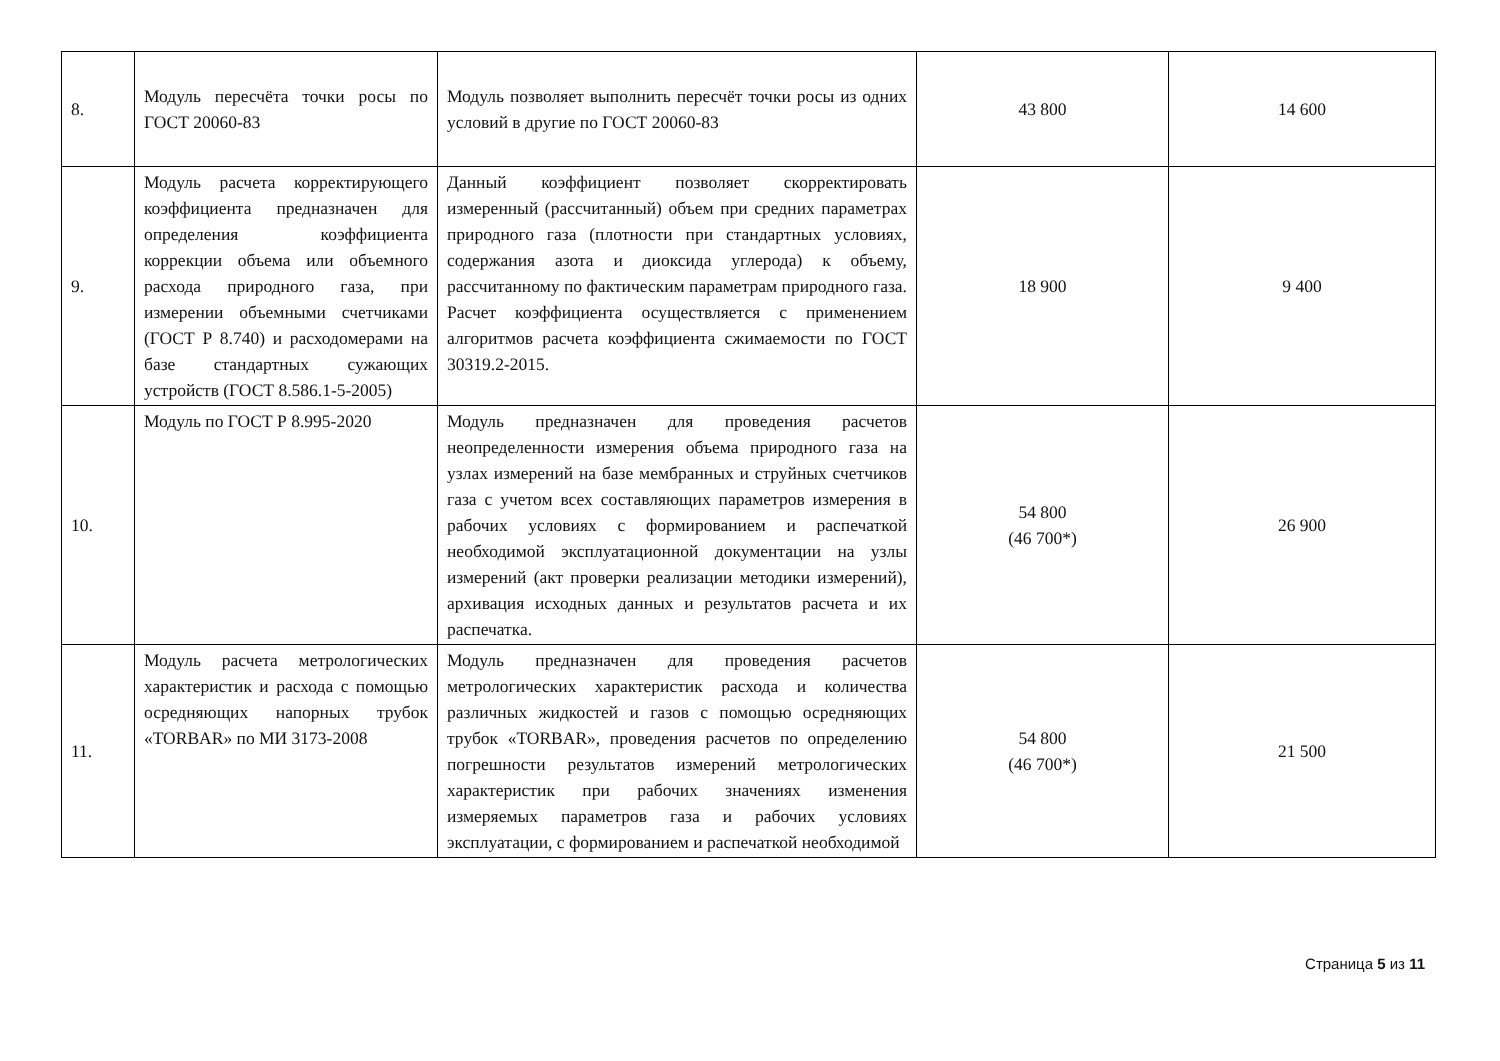| 8. | Модуль пересчёта точки росы по ГОСТ 20060-83 | Модуль позволяет выполнить пересчёт точки росы из одних условий в другие по ГОСТ 20060-83 | 43 800 | 14 600 |
| 9. | Модуль расчета корректирующего коэффициента предназначен для определения коэффициента коррекции объема или объемного расхода природного газа, при измерении объемными счетчиками (ГОСТ Р 8.740) и расходомерами на базе стандартных сужающих устройств (ГОСТ 8.586.1-5-2005) | Данный коэффициент позволяет скорректировать измеренный (рассчитанный) объем при средних параметрах природного газа (плотности при стандартных условиях, содержания азота и диоксида углерода) к объему, рассчитанному по фактическим параметрам природного газа. Расчет коэффициента осуществляется с применением алгоритмов расчета коэффициента сжимаемости по ГОСТ 30319.2-2015. | 18 900 | 9 400 |
| 10. | Модуль по ГОСТ Р 8.995-2020 | Модуль предназначен для проведения расчетов неопределенности измерения объема природного газа на узлах измерений на базе мембранных и струйных счетчиков газа с учетом всех составляющих параметров измерения в рабочих условиях с формированием и распечаткой необходимой эксплуатационной документации на узлы измерений (акт проверки реализации методики измерений), архивация исходных данных и результатов расчета и их распечатка. | 54 800 (46 700*) | 26 900 |
| 11. | Модуль расчета метрологических характеристик и расхода с помощью осредняющих напорных трубок «TORBAR» по МИ 3173-2008 | Модуль предназначен для проведения расчетов метрологических характеристик расхода и количества различных жидкостей и газов с помощью осредняющих трубок «TORBAR», проведения расчетов по определению погрешности результатов измерений метрологических характеристик при рабочих значениях изменения измеряемых параметров газа и рабочих условиях эксплуатации, с формированием и распечаткой необходимой | 54 800 (46 700*) | 21 500 |
Страница 5 из 11